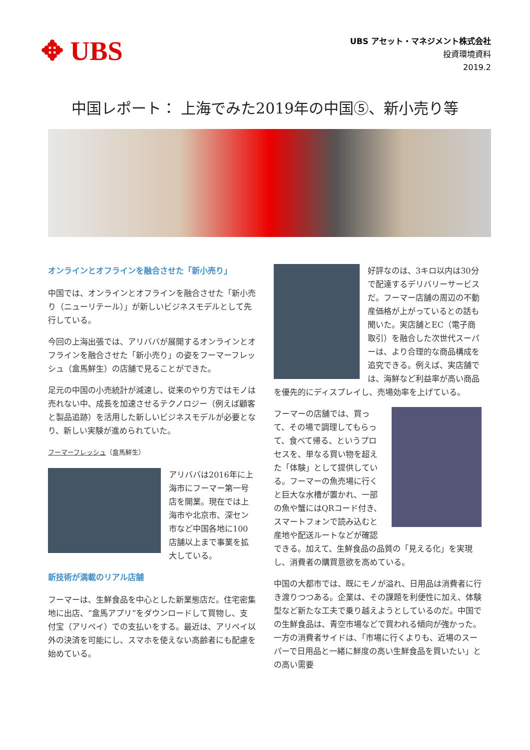✥ UBS
UBS アセット・マネジメント株式会社
投資環境資料
2019.2
中国レポート： 上海でみた2019年の中国⑤、新小売り等
オンラインとオフラインを融合させた「新小売り」
中国では、オンラインとオフラインを融合させた「新小売り（ニューリテール）」が新しいビジネスモデルとして先行している。
今回の上海出張では、アリババが展開するオンラインとオフラインを融合させた「新小売り」の姿をフーマーフレッシュ（盒馬鮮生）の店舗で見ることができた。
足元の中国の小売統計が減速し、従来のやり方ではモノは売れない中、成長を加速させるテクノロジー（例えば顧客と製品追跡）を活用した新しいビジネスモデルが必要となり、新しい実験が進められていた。
フーマーフレッシュ（盒馬鮮生）
アリババは2016年に上海市にフーマー第一号店を開業。現在では上海市や北京市、深セン市など中国各地に100店舗以上まで事業を拡大している。
新技術が満載のリアル店舗
フーマーは、生鮮食品を中心とした新業態店だ。住宅密集地に出店、“盒馬アプリ”をダウンロードして買物し、支付宝（アリペイ）での支払いをする。最近は、アリペイ以外の決済を可能にし、スマホを使えない高齢者にも配慮を始めている。
好評なのは、3キロ以内は30分で配達するデリバリーサービスだ。フーマー店舗の周辺の不動産価格が上がっているとの話も聞いた。実店舗とEC（電子商取引）を融合した次世代スーパーは、より合理的な商品構成を追究できる。例えば、実店舗では、海鮮など利益率が高い商品を優先的にディスプレイし、売場効率を上げている。
フーマーの店舗では、買って、その場で調理してもらって、食べて帰る、というプロセスを、単なる買い物を超えた「体験」として提供している。フーマーの魚売場に行くと巨大な水槽が置かれ、一部の魚や蟹にはQRコード付き、スマートフォンで読み込むと産地や配送ルートなどが確認できる。加えて、生鮮食品の品質の「見える化」を実現し、消費者の購買意欲を高めている。
中国の大都市では、既にモノが溢れ、日用品は消費者に行き渡りつつある。企業は、その課題を利便性に加え、体験型など新たな工夫で乗り越えようとしているのだ。中国での生鮮食品は、青空市場などで買われる傾向が強かった。一方の消費者サイドは、「市場に行くよりも、近場のスーパーで日用品と一緒に鮮度の高い生鮮食品を買いたい」との高い需要